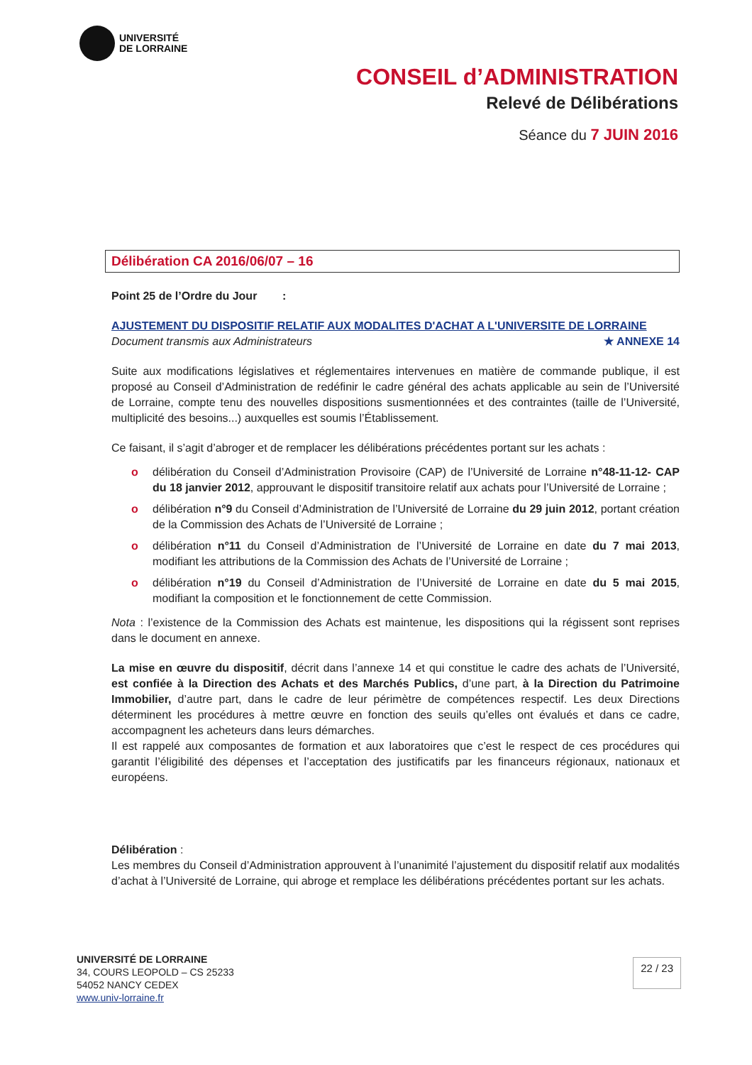UNIVERSITÉ
DE LORRAINE
CONSEIL d’ADMINISTRATION
Relevé de Délibérations
Séance du 7 JUIN 2016
Délibération CA 2016/06/07 – 16
Point 25 de l’Ordre du Jour :
AJUSTEMENT DU DISPOSITIF RELATIF AUX MODALITES D'ACHAT A L'UNIVERSITE DE LORRAINE
Document transmis aux Administrateurs ★ ANNEXE 14
Suite aux modifications législatives et réglementaires intervenues en matière de commande publique, il est proposé au Conseil d’Administration de redéfinir le cadre général des achats applicable au sein de l’Université de Lorraine, compte tenu des nouvelles dispositions susmentionnées et des contraintes (taille de l’Université, multiplicité des besoins...) auxquelles est soumis l’Établissement.
Ce faisant, il s’agit d’abroger et de remplacer les délibérations précédentes portant sur les achats :
o délibération du Conseil d’Administration Provisoire (CAP) de l’Université de Lorraine n°48-11-12- CAP du 18 janvier 2012, approuvant le dispositif transitoire relatif aux achats pour l’Université de Lorraine ;
o délibération n°9 du Conseil d’Administration de l’Université de Lorraine du 29 juin 2012, portant création de la Commission des Achats de l’Université de Lorraine ;
o délibération n°11 du Conseil d’Administration de l’Université de Lorraine en date du 7 mai 2013, modifiant les attributions de la Commission des Achats de l’Université de Lorraine ;
o délibération n°19 du Conseil d’Administration de l’Université de Lorraine en date du 5 mai 2015, modifiant la composition et le fonctionnement de cette Commission.
Nota : l’existence de la Commission des Achats est maintenue, les dispositions qui la régissent sont reprises dans le document en annexe.
La mise en œuvre du dispositif, décrit dans l’annexe 14 et qui constitue le cadre des achats de l’Université, est confiée à la Direction des Achats et des Marchés Publics, d’une part, à la Direction du Patrimoine Immobilier, d’autre part, dans le cadre de leur périmètre de compétences respectif. Les deux Directions déterminent les procédures à mettre œuvre en fonction des seuils qu’elles ont évalués et dans ce cadre, accompagnent les acheteurs dans leurs démarches.
Il est rappelé aux composantes de formation et aux laboratoires que c’est le respect de ces procédures qui garantit l’éligibilité des dépenses et l’acceptation des justificatifs par les financeurs régionaux, nationaux et européens.
Délibération :
Les membres du Conseil d’Administration approuvent à l’unanimité l’ajustement du dispositif relatif aux modalités d’achat à l’Université de Lorraine, qui abroge et remplace les délibérations précédentes portant sur les achats.
UNIVERSITÉ DE LORRAINE
34, COURS LEOPOLD – CS 25233
54052 NANCY CEDEX
www.univ-lorraine.fr
22 / 23